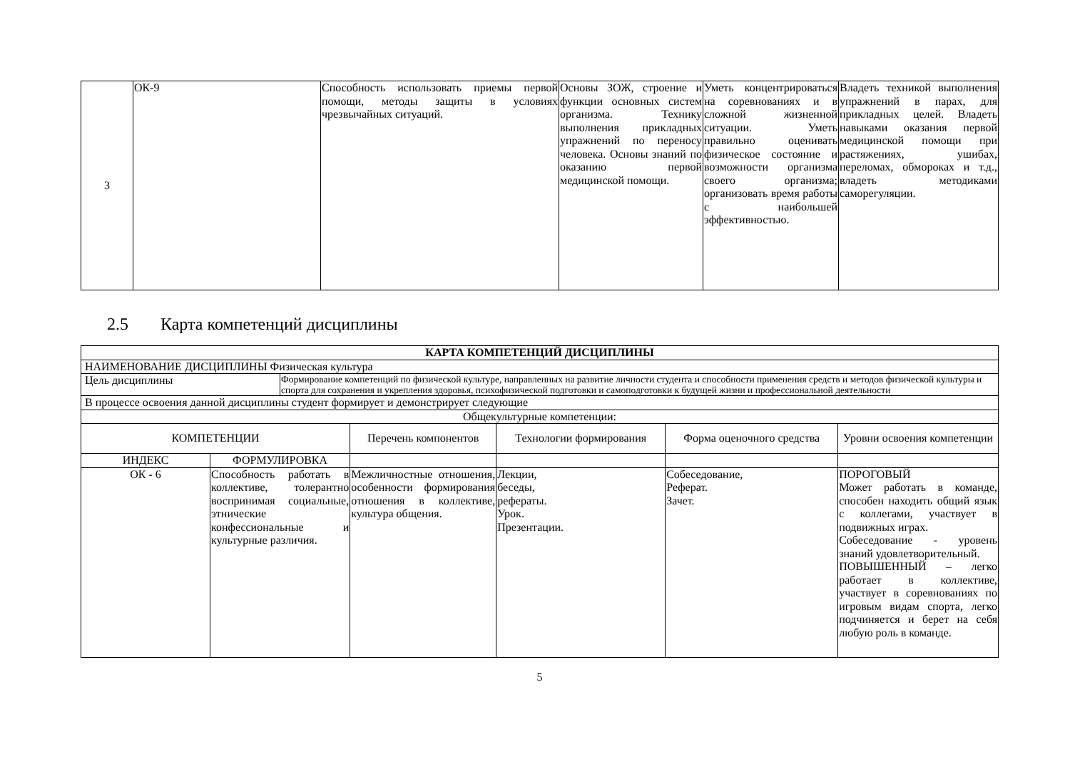| 3 | ОК-9 | Способность использовать приемы первой помощи, методы защиты в условиях чрезвычайных ситуаций. | Основы ЗОЖ, строение и функции основных систем организма. Технику выполнения прикладных упражнений по переносу человека. Основы знаний по оказанию первой медицинской помощи. | Уметь концентрироваться на соревнованиях и в сложной жизненной ситуации. Уметь правильно оценивать физическое состояние и возможности организма своего организма; организовать время работы с наибольшей эффективностью. | Владеть техникой выполнения упражнений в парах, для прикладных целей. Владеть навыками оказания первой медицинской помощи при растяжениях, ушибах, переломах, обмороках и т.д., владеть методиками саморегуляции. |
2.5 Карта компетенций дисциплины
| КАРТА КОМПЕТЕНЦИЙ ДИСЦИПЛИНЫ | | | | | | |
| --- | --- | --- | --- | --- | --- | --- |
| НАИМЕНОВАНИЕ ДИСЦИПЛИНЫ Физическая культура | | | | | | |
| Цель дисциплины | | Формирование компетенций по физической культуре, направленных на развитие личности студента и способности применения средств и методов физической культуры и спорта для сохранения и укрепления здоровья, психофизической подготовки и самоподготовки к будущей жизни и профессиональной деятельности | | | | |
| В процессе освоения данной дисциплины студент формирует и демонстрирует следующие | | | | | | |
| Общекультурные компетенции: | | | | | | |
| КОМПЕТЕНЦИИ | | | Перечень компонентов | Технологии формирования | Форма оценочного средства | Уровни освоения компетенции |
| ИНДЕКС | ФОРМУЛИРОВКА | | | | | |
| ОК - 6 | Способность работать в коллективе, толерантно воспринимая социальные, этнические конфессиональные и культурные различия. | | Межличностные отношения, особенности формирования отношения в коллективе, культура общения. | Лекции, беседы, рефераты. Урок. Презентации. | Собеседование, Реферат. Зачет. | ПОРОГОВЫЙ Может работать в команде, способен находить общий язык с коллегами, участвует в подвижных играх. Собеседование - уровень знаний удовлетворительный. ПОВЫШЕННЫЙ – легко работает в коллективе, участвует в соревнованиях по игровым видам спорта, легко подчиняется и берет на себя любую роль в команде. |
5